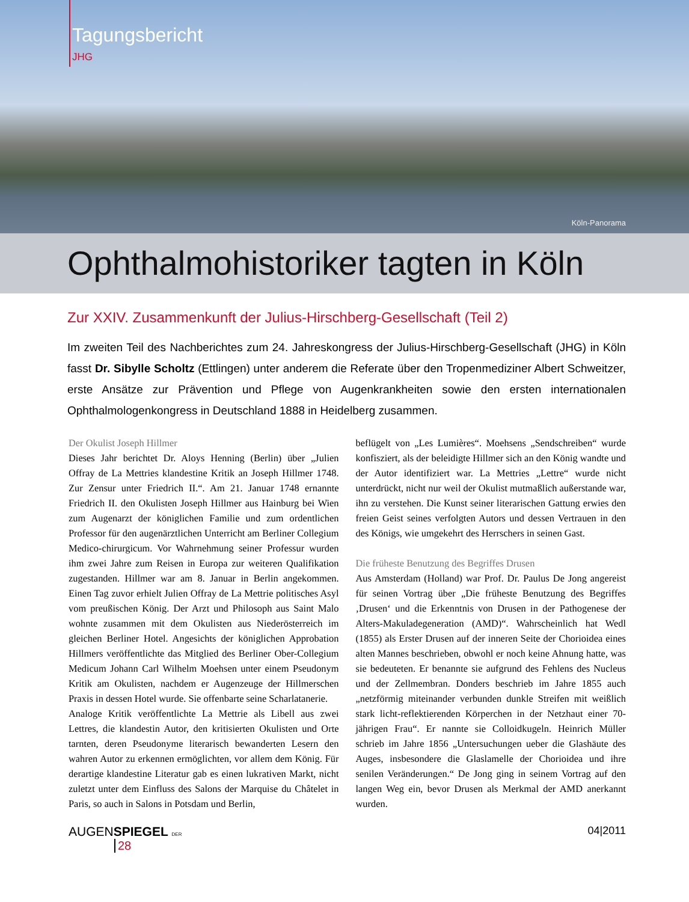Tagungsbericht
JHG
Köln-Panorama
Ophthalmohistoriker tagten in Köln
Zur XXIV. Zusammenkunft der Julius-Hirschberg-Gesellschaft (Teil 2)
Im zweiten Teil des Nachberichtes zum 24. Jahreskongress der Julius-Hirschberg-Gesellschaft (JHG) in Köln fasst Dr. Sibylle Scholtz (Ettlingen) unter anderem die Referate über den Tropenmediziner Albert Schweitzer, erste Ansätze zur Prävention und Pflege von Augenkrankheiten sowie den ersten internationalen Ophthalmologenkongress in Deutschland 1888 in Heidelberg zusammen.
Der Okulist Joseph Hillmer
Dieses Jahr berichtet Dr. Aloys Henning (Berlin) über „Julien Offray de La Mettries klandestine Kritik an Joseph Hillmer 1748. Zur Zensur unter Friedrich II.“. Am 21. Januar 1748 ernannte Friedrich II. den Okulisten Joseph Hillmer aus Hainburg bei Wien zum Augenarzt der königlichen Familie und zum ordentlichen Professor für den augenärztlichen Unterricht am Berliner Collegium Medico-chirurgicum. Vor Wahrnehmung seiner Professur wurden ihm zwei Jahre zum Reisen in Europa zur weiteren Qualifikation zugestanden. Hillmer war am 8. Januar in Berlin angekommen. Einen Tag zuvor erhielt Julien Offray de La Mettrie politisches Asyl vom preußischen König. Der Arzt und Philosoph aus Saint Malo wohnte zusammen mit dem Okulisten aus Niederösterreich im gleichen Berliner Hotel. Angesichts der königlichen Approbation Hillmers veröffentlichte das Mitglied des Berliner Ober-Collegium Medicum Johann Carl Wilhelm Moehsen unter einem Pseudonym Kritik am Okulisten, nachdem er Augenzeuge der Hillmerschen Praxis in dessen Hotel wurde. Sie offenbarte seine Scharlatanerie.
Analoge Kritik veröffentlichte La Mettrie als Libell aus zwei Lettres, die klandestin Autor, den kritisierten Okulisten und Orte tarnten, deren Pseudonyme literarisch bewanderten Lesern den wahren Autor zu erkennen ermöglichten, vor allem dem König. Für derartige klandestine Literatur gab es einen lukrativen Markt, nicht zuletzt unter dem Einfluss des Salons der Marquise du Châtelet in Paris, so auch in Salons in Potsdam und Berlin,
beflügelt von „Les Lumières“. Moehsens „Sendschreiben“ wurde konfisziert, als der beleidigte Hillmer sich an den König wandte und der Autor identifiziert war. La Mettries „Lettre“ wurde nicht unterdrückt, nicht nur weil der Okulist mutmaßlich außerstande war, ihn zu verstehen. Die Kunst seiner literarischen Gattung erwies den freien Geist seines verfolgten Autors und dessen Vertrauen in den des Königs, wie umgekehrt des Herrschers in seinen Gast.
Die früheste Benutzung des Begriffes Drusen
Aus Amsterdam (Holland) war Prof. Dr. Paulus De Jong angereist für seinen Vortrag über „Die früheste Benutzung des Begriffes ‚Drusen‘ und die Erkenntnis von Drusen in der Pathogenese der Alters-Makuladegeneration (AMD)“. Wahrscheinlich hat Wedl (1855) als Erster Drusen auf der inneren Seite der Chorioidea eines alten Mannes beschrieben, obwohl er noch keine Ahnung hatte, was sie bedeuteten. Er benannte sie aufgrund des Fehlens des Nucleus und der Zellmembran. Donders beschrieb im Jahre 1855 auch „netzförmig miteinander verbunden dunkle Streifen mit weißlich stark licht-reflektierenden Körperchen in der Netzhaut einer 70-jährigen Frau“. Er nannte sie Colloidkugeln. Heinrich Müller schrieb im Jahre 1856 „Untersuchungen ueber die Glashäute des Auges, insbesondere die Glaslamelle der Chorioidea und ihre senilen Veränderungen.“ De Jong ging in seinem Vortrag auf den langen Weg ein, bevor Drusen als Merkmal der AMD anerkannt wurden.
AUGENSPIEGEL DER
28
04|2011